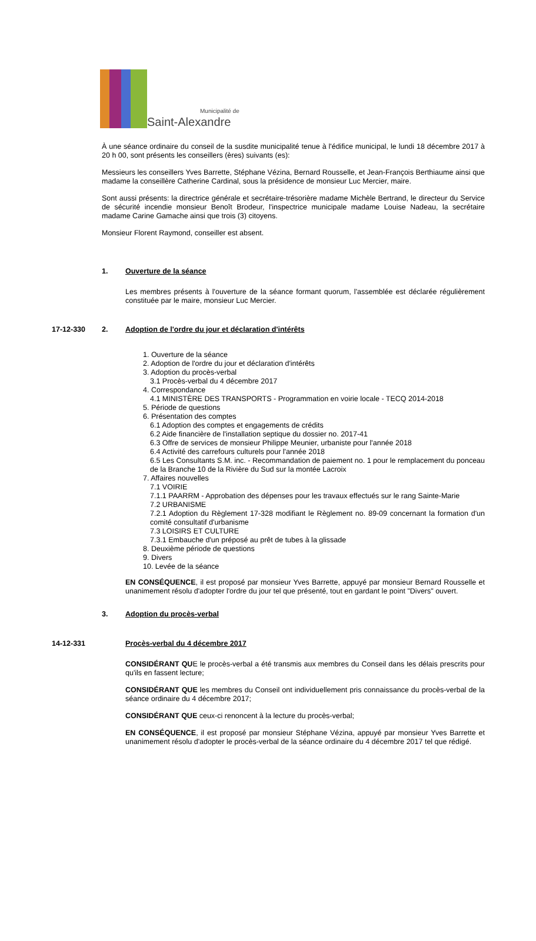Municipalité de
Saint-Alexandre
À une séance ordinaire du conseil de la susdite municipalité tenue à l'édifice municipal, le lundi 18 décembre 2017 à 20 h 00, sont présents les conseillers (ères) suivants (es):
Messieurs les conseillers Yves Barrette, Stéphane Vézina, Bernard Rousselle, et Jean-François Berthiaume ainsi que madame la conseillère Catherine Cardinal, sous la présidence de monsieur Luc Mercier, maire.
Sont aussi présents: la directrice générale et secrétaire-trésorière madame Michèle Bertrand, le directeur du Service de sécurité incendie monsieur Benoît Brodeur, l'inspectrice municipale madame Louise Nadeau, la secrétaire madame Carine Gamache ainsi que trois (3) citoyens.
Monsieur Florent Raymond, conseiller est absent.
1. Ouverture de la séance
Les membres présents à l'ouverture de la séance formant quorum, l'assemblée est déclarée régulièrement constituée par le maire, monsieur Luc Mercier.
17-12-330 2. Adoption de l'ordre du jour et déclaration d'intérêts
1. Ouverture de la séance
2. Adoption de l'ordre du jour et déclaration d'intérêts
3. Adoption du procès-verbal
3.1 Procès-verbal du 4 décembre 2017
4. Correspondance
4.1 MINISTÈRE DES TRANSPORTS - Programmation en voirie locale - TECQ 2014-2018
5. Période de questions
6. Présentation des comptes
6.1 Adoption des comptes et engagements de crédits
6.2 Aide financière de l'installation septique du dossier no. 2017-41
6.3 Offre de services de monsieur Philippe Meunier, urbaniste pour l'année 2018
6.4 Activité des carrefours culturels pour l'année 2018
6.5 Les Consultants S.M. inc. - Recommandation de paiement no. 1 pour le remplacement du ponceau de la Branche 10 de la Rivière du Sud sur la montée Lacroix
7. Affaires nouvelles
7.1 VOIRIE
7.1.1 PAARRM - Approbation des dépenses pour les travaux effectués sur le rang Sainte-Marie
7.2 URBANISME
7.2.1 Adoption du Règlement 17-328 modifiant le Règlement no. 89-09 concernant la formation d'un comité consultatif d'urbanisme
7.3 LOISIRS ET CULTURE
7.3.1 Embauche d'un préposé au prêt de tubes à la glissade
8. Deuxième période de questions
9. Divers
10. Levée de la séance
EN CONSÉQUENCE, il est proposé par monsieur Yves Barrette, appuyé par monsieur Bernard Rousselle et unanimement résolu d'adopter l'ordre du jour tel que présenté, tout en gardant le point "Divers" ouvert.
3. Adoption du procès-verbal
14-12-331 Procès-verbal du 4 décembre 2017
CONSIDÉRANT QUE le procès-verbal a été transmis aux membres du Conseil dans les délais prescrits pour qu'ils en fassent lecture;
CONSIDÉRANT QUE les membres du Conseil ont individuellement pris connaissance du procès-verbal de la séance ordinaire du 4 décembre 2017;
CONSIDÉRANT QUE ceux-ci renoncent à la lecture du procès-verbal;
EN CONSÉQUENCE, il est proposé par monsieur Stéphane Vézina, appuyé par monsieur Yves Barrette et unanimement résolu d'adopter le procès-verbal de la séance ordinaire du 4 décembre 2017 tel que rédigé.